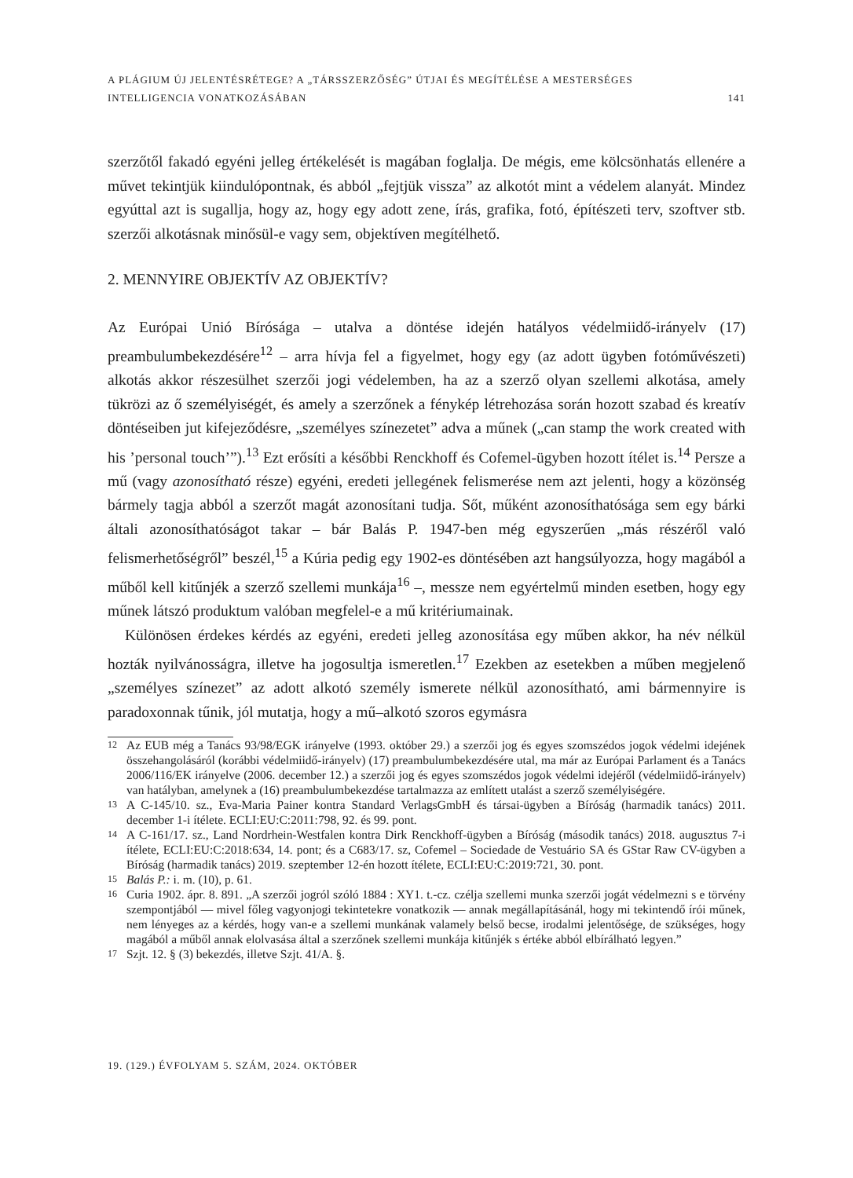A PLÁGIUM ÚJ JELENTÉSRÉTEGE? A „TÁRSSZERZŐSÉG” ÚTJAI ÉS MEGÍTÉLÉSE A MESTERSÉGES
INTELLIGENCIA VONATKOZÁSÁBAN
141
szerzőtől fakadó egyéni jelleg értékelését is magában foglalja. De mégis, eme kölcsönhatás ellenére a művet tekintjük kiindulópontnak, és abból „fejtjük vissza” az alkotót mint a védelem alanyát. Mindez egyúttal azt is sugallja, hogy az, hogy egy adott zene, írás, grafika, fotó, építészeti terv, szoftver stb. szerzői alkotásnak minősül-e vagy sem, objektíven megítélhető.
2. MENNYIRE OBJEKTÍV AZ OBJEKTÍV?
Az Európai Unió Bírósága – utalva a döntése idején hatályos védelmiidő-irányelv (17) preambulumbekezdésére<sup>12</sup> – arra hívja fel a figyelmet, hogy egy (az adott ügyben fotóművészeti) alkotás akkor részesülhet szerzői jogi védelemben, ha az a szerző olyan szellemi alkotása, amely tükrözi az ő személyiségét, és amely a szerzőnek a fénykép létrehozása során hozott szabad és kreatív döntéseiben jut kifejeződésre, „személyes színezetet” adva a műnek („can stamp the work created with his ’personal touch’”).<sup>13</sup> Ezt erősíti a későbbi Renckhoff és Cofemel-ügyben hozott ítélet is.<sup>14</sup> Persze a mű (vagy azonosítható része) egyéni, eredeti jellegének felismerése nem azt jelenti, hogy a közönség bármely tagja abból a szerzőt magát azonosítani tudja. Sőt, műként azonosíthatósága sem egy bárki általi azonosíthatóságot takar – bár Balás P. 1947-ben még egyszerűen „más részéről való felismerhetőségről” beszél,<sup>15</sup> a Kúria pedig egy 1902-es döntésében azt hangsúlyozza, hogy magából a műből kell kitűnjék a szerző szellemi munkája<sup>16</sup> –, messze nem egyértelmű minden esetben, hogy egy műnek látszó produktum valóban megfelel-e a mű kritériumainak.
Különösen érdekes kérdés az egyéni, eredeti jelleg azonosítása egy műben akkor, ha név nélkül hozták nyilvánosságra, illetve ha jogosultja ismeretlen.<sup>17</sup> Ezekben az esetekben a műben megjelenő „személyes színezet” az adott alkotó személy ismerete nélkül azonosítható, ami bármennyire is paradoxonnak tűnik, jól mutatja, hogy a mű–alkotó szoros egymásra
12 Az EUB még a Tanács 93/98/EGK irányelve (1993. október 29.) a szerzői jog és egyes szomszédos jogok védelmi idejének összehangolásáról (korábbi védelmiidő-irányelv) (17) preambulumbekezdésére utal, ma már az Európai Parlament és a Tanács 2006/116/EK irányelve (2006. december 12.) a szerzői jog és egyes szomszédos jogok védelmi idejéről (védelmiidő-irányelv) van hatályban, amelynek a (16) preambulumbekezdése tartalmazza az említett utalást a szerző személyiségére.
13 A C-145/10. sz., Eva-Maria Painer kontra Standard VerlagsGmbH és társai-ügyben a Bíróság (harmadik tanács) 2011. december 1-i ítélete. ECLI:EU:C:2011:798, 92. és 99. pont.
14 A C-161/17. sz., Land Nordrhein-Westfalen kontra Dirk Renckhoff-ügyben a Bíróság (második tanács) 2018. augusztus 7-i ítélete, ECLI:EU:C:2018:634, 14. pont; és a C683/17. sz, Cofemel – Sociedade de Vestuário SA és GStar Raw CV-ügyben a Bíróság (harmadik tanács) 2019. szeptember 12-én hozott ítélete, ECLI:EU:C:2019:721, 30. pont.
15 Balás P.: i. m. (10), p. 61.
16 Curia 1902. ápr. 8. 891. „A szerzői jogról szóló 1884 : XY1. t.-cz. czélja szellemi munka szerzői jogát védelmezni s e törvény szempontjából — mivel főleg vagyonjogi tekintetekre vonatkozik — annak megállapításánál, hogy mi tekintendő írói műnek, nem lényeges az a kérdés, hogy van-e a szellemi munkának valamely belső becse, irodalmi jelentősége, de szükséges, hogy magából a műből annak elolvasása által a szerzőnek szellemi munkája kitűnjék s értéke abból elbírálható legyen.”
17 Szjt. 12. § (3) bekezdés, illetve Szjt. 41/A. §.
19. (129.) ÉVFOLYAM 5. SZÁM, 2024. OKTÓBER